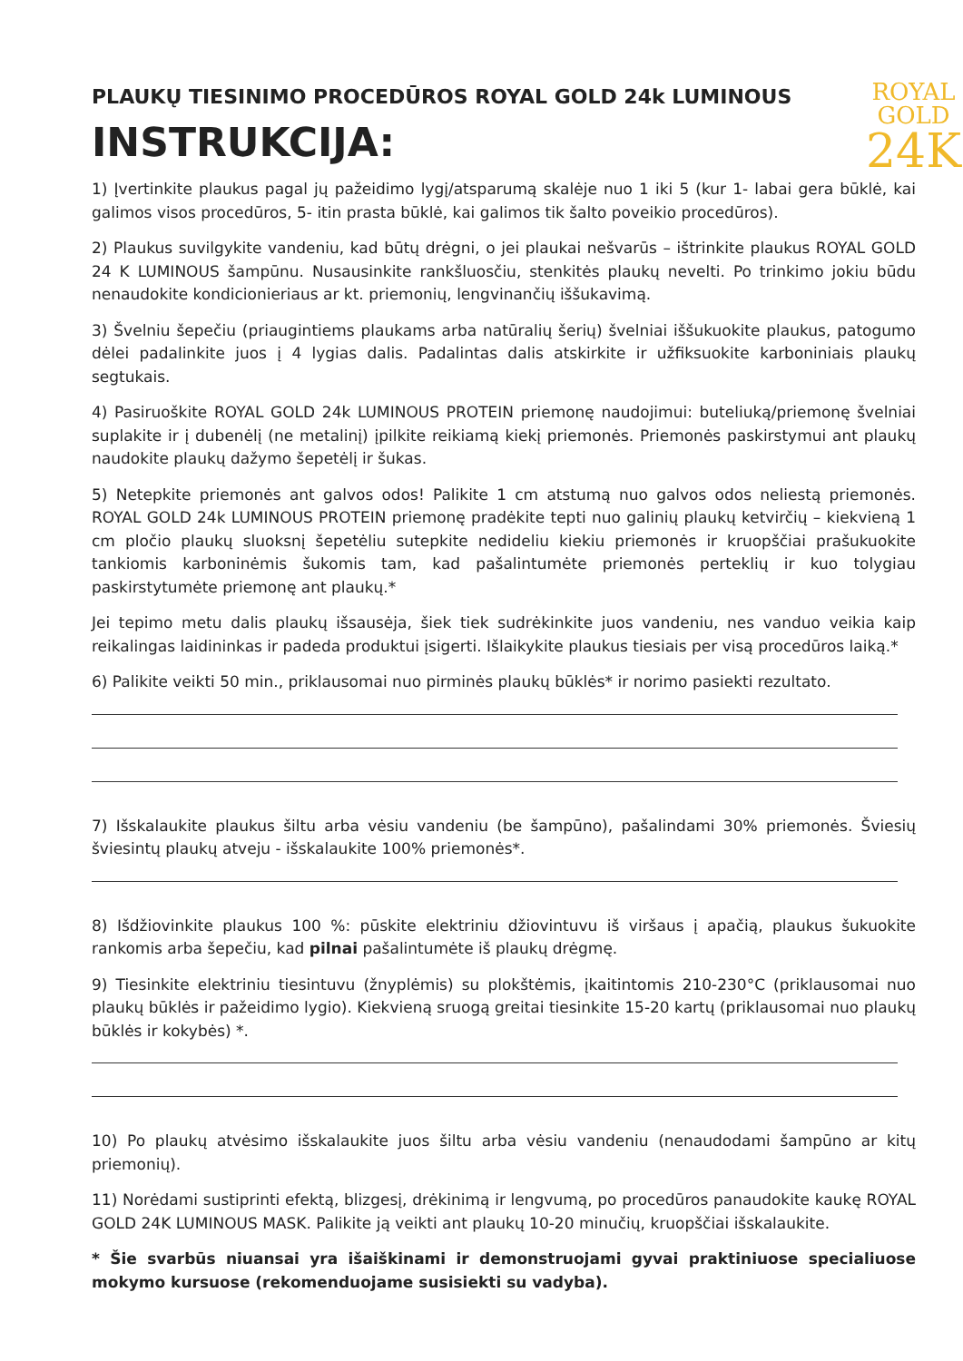PLAUKŲ TIESINIMO PROCEDŪROS ROYAL GOLD 24k LUMINOUS
INSTRUKCIJA:
ROYAL
GOLD
24K
1) Įvertinkite plaukus pagal jų pažeidimo lygį/atsparumą skalėje nuo 1 iki 5 (kur 1- labai gera būklė, kai galimos visos procedūros, 5- itin prasta būklė, kai galimos tik šalto poveikio procedūros).
2) Plaukus suvilgykite vandeniu, kad būtų drėgni, o jei plaukai nešvarūs – ištrinkite plaukus ROYAL GOLD 24 K LUMINOUS šampūnu. Nusausinkite rankšluosčiu, stenkitės plaukų nevelti. Po trinkimo jokiu būdu nenaudokite kondicionieriaus ar kt. priemonių, lengvinančių iššukavimą.
3) Švelniu šepečiu (priaugintiems plaukams arba natūralių šerių) švelniai iššukuokite plaukus, patogumo dėlei padalinkite juos į 4 lygias dalis. Padalintas dalis atskirkite ir užfiksuokite karboniniais plaukų segtukais.
4) Pasiruoškite ROYAL GOLD 24k LUMINOUS PROTEIN priemonę naudojimui: buteliuką/priemonę švelniai suplakite ir į dubenėlį (ne metalinį) įpilkite reikiamą kiekį priemonės. Priemonės paskirstymui ant plaukų naudokite plaukų dažymo šepetėlį ir šukas.
5) Netepkite priemonės ant galvos odos! Palikite 1 cm atstumą nuo galvos odos neliestą priemonės. ROYAL GOLD 24k LUMINOUS PROTEIN priemonę pradėkite tepti nuo galinių plaukų ketvirčių – kiekvieną 1 cm pločio plaukų sluoksnį šepetėliu sutepkite nedideliu kiekiu priemonės ir kruopščiai prašukuokite tankiomis karboninėmis šukomis tam, kad pašalintumėte priemonės perteklių ir kuo tolygiau paskirstytumėte priemonę ant plaukų.*
Jei tepimo metu dalis plaukų išsausėja, šiek tiek sudrėkinkite juos vandeniu, nes vanduo veikia kaip reikalingas laidininkas ir padeda produktui įsigerti. Išlaikykite plaukus tiesiais per visą procedūros laiką.*
6) Palikite veikti 50 min., priklausomai nuo pirminės plaukų būklės* ir norimo pasiekti rezultato.
7) Išskalaukite plaukus šiltu arba vėsiu vandeniu (be šampūno), pašalindami 30% priemonės. Šviesių šviesintų plaukų atveju - išskalaukite 100% priemonės*.
8) Išdžiovinkite plaukus 100 %: pūskite elektriniu džiovintuvu iš viršaus į apačią, plaukus šukuokite rankomis arba šepečiu, kad pilnai pašalintumėte iš plaukų drėgmę.
9) Tiesinkite elektriniu tiesintuvu (žnyplėmis) su plokštėmis, įkaitintomis 210-230°C (priklausomai nuo plaukų būklės ir pažeidimo lygio). Kiekvieną sruogą greitai tiesinkite 15-20 kartų (priklausomai nuo plaukų būklės ir kokybės) *.
10) Po plaukų atvėsimo išskalaukite juos šiltu arba vėsiu vandeniu (nenaudodami šampūno ar kitų priemonių).
11) Norėdami sustiprinti efektą, blizgesį, drėkinimą ir lengvumą, po procedūros panaudokite kaukę ROYAL GOLD 24K LUMINOUS MASK. Palikite ją veikti ant plaukų 10-20 minučių, kruopščiai išskalaukite.
* Šie svarbūs niuansai yra išaiškinami ir demonstruojami gyvai praktiniuose specialiuose mokymo kursuose (rekomenduojame susisiekti su vadyba).